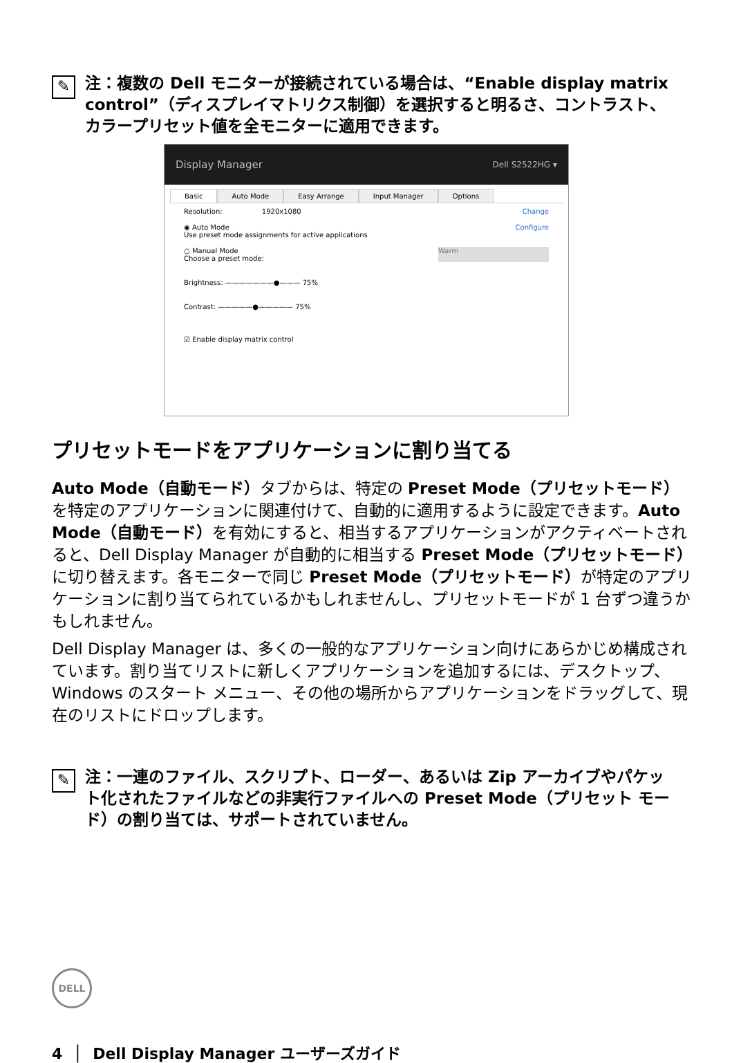✎
注：複数の Dell モニターが接続されている場合は、“Enable display matrix control”（ディスプレイマトリクス制御）を選択すると明るさ、コントラスト、カラープリセット値を全モニターに適用できます。
Display Manager Dell S2522HG ▾
Basic Auto Mode Easy Arrange Input Manager Options
Resolution: 1920x1080 Change
◉ Auto Mode
Use preset mode assignments for active applications Configure
○ Manual Mode
Choose a preset mode: Warm
Brightness: ———————●——— 75%
Contrast: —————●————— 75%
☑ Enable display matrix control
プリセットモードをアプリケーションに割り当てる
Auto Mode（自動モード）タブからは、特定の Preset Mode（プリセットモード）を特定のアプリケーションに関連付けて、自動的に適用するように設定できます。Auto Mode（自動モード）を有効にすると、相当するアプリケーションがアクティベートされると、Dell Display Manager が自動的に相当する Preset Mode（プリセットモード）に切り替えます。各モニターで同じ Preset Mode（プリセットモード）が特定のアプリケーションに割り当てられているかもしれませんし、プリセットモードが 1 台ずつ違うかもしれません。
Dell Display Manager は、多くの一般的なアプリケーション向けにあらかじめ構成されています。割り当てリストに新しくアプリケーションを追加するには、デスクトップ、Windows のスタート メニュー、その他の場所からアプリケーションをドラッグして、現在のリストにドロップします。
✎
注：一連のファイル、スクリプト、ローダー、あるいは Zip アーカイブやパケット化されたファイルなどの非実行ファイルへの Preset Mode（プリセット モード）の割り当ては、サポートされていません。
DELL
4 │ Dell Display Manager ユーザーズガイド